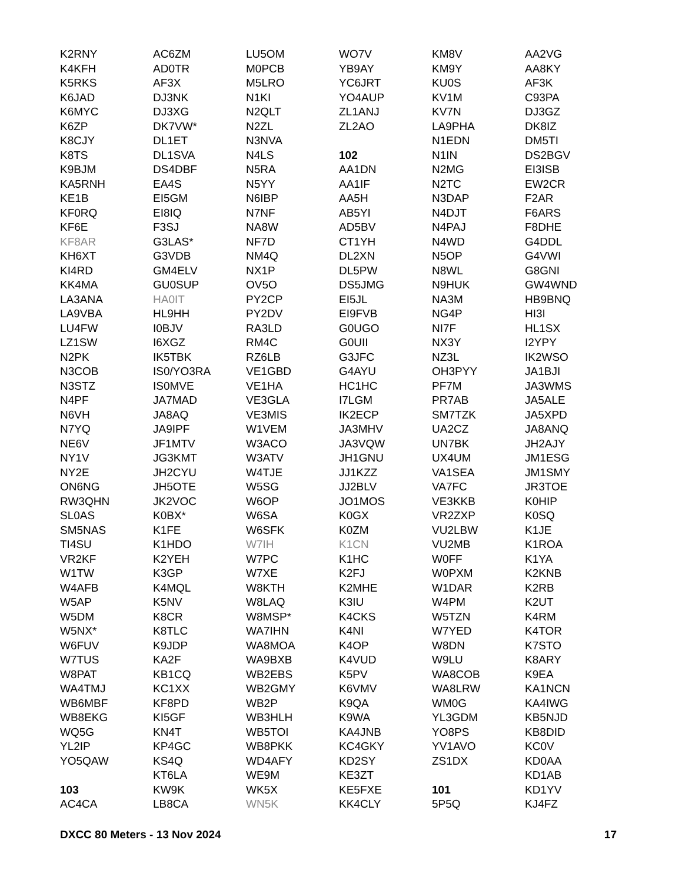K2RNY
K4KFH
K5RKS
K6JAD
K6MYC
K6ZP
K8CJY
K8TS
K9BJM
KA5RNH
KE1B
KF0RQ
KF6E
KF8AR
KH6XT
KI4RD
KK4MA
LA3ANA
LA9VBA
LU4FW
LZ1SW
N2PK
N3COB
N3STZ
N4PF
N6VH
N7YQ
NE6V
NY1V
NY2E
ON6NG
RW3QHN
SL0AS
SM5NAS
TI4SU
VR2KF
W1TW
W4AFB
W5AP
W5DM
W5NX*
W6FUV
W7TUS
W8PAT
WA4TMJ
WB6MBF
WB8EKG
WQ5G
YL2IP
YO5QAW
103
AC4CA
AC6ZM
AD0TR
AF3X
DJ3NK
DJ3XG
DK7VW*
DL1ET
DL1SVA
DS4DBF
EA4S
EI5GM
EI8IQ
F3SJ
G3LAS*
G3VDB
GM4ELV
GU0SUP
HA0IT
HL9HH
I0BJV
I6XGZ
IK5TBK
IS0/YO3RA
IS0MVE
JA7MAD
JA8AQ
JA9IPF
JF1MTV
JG3KMT
JH2CYU
JH5OTE
JK2VOC
K0BX*
K1FE
K1HDO
K2YEH
K3GP
K4MQL
K5NV
K8CR
K8TLC
K9JDP
KA2F
KB1CQ
KC1XX
KF8PD
KI5GF
KN4T
KP4GC
KS4Q
KT6LA
KW9K
LB8CA
LU5OM
M0PCB
M5LRO
N1KI
N2QLT
N2ZL
N3NVA
N4LS
N5RA
N5YY
N6IBP
N7NF
NA8W
NF7D
NM4Q
NX1P
OV5O
PY2CP
PY2DV
RA3LD
RM4C
RZ6LB
VE1GBD
VE1HA
VE3GLA
VE3MIS
W1VEM
W3ACO
W3ATV
W4TJE
W5SG
W6OP
W6SA
W6SFK
W7IH
W7PC
W7XE
W8KTH
W8LAQ
W8MSP*
WA7IHN
WA8MOA
WA9BXB
WB2EBS
WB2GMY
WB2P
WB3HLH
WB5TOI
WB8PKK
WD4AFY
WE9M
WK5X
WN5K
WO7V
YB9AY
YC6JRT
YO4AUP
ZL1ANJ
ZL2AO
102
AA1DN
AA1IF
AA5H
AB5YI
AD5BV
CT1YH
DL2XN
DL5PW
DS5JMG
EI5JL
EI9FVB
G0UGO
G0UII
G3JFC
G4AYU
HC1HC
I7LGM
IK2ECP
JA3MHV
JA3VQW
JH1GNU
JJ1KZZ
JJ2BLV
JO1MOS
K0GX
K0ZM
K1CN
K1HC
K2FJ
K2MHE
K3IU
K4CKS
K4NI
K4OP
K4VUD
K5PV
K6VMV
K9QA
K9WA
KA4JNB
KC4GKY
KD2SY
KE3ZT
KE5FXE
KK4CLY
KM8V
KM9Y
KU0S
KV1M
KV7N
LA9PHA
N1EDN
N1IN
N2MG
N2TC
N3DAP
N4DJT
N4PAJ
N4WD
N5OP
N8WL
N9HUK
NA3M
NG4P
NI7F
NX3Y
NZ3L
OH3PYY
PF7M
PR7AB
SM7TZK
UA2CZ
UN7BK
UX4UM
VA1SEA
VA7FC
VE3KKB
VR2ZXP
VU2LBW
VU2MB
W0FF
W0PXM
W1DAR
W4PM
W5TZN
W7YED
W8DN
W9LU
WA8COB
WA8LRW
WM0G
YL3GDM
YO8PS
YV1AVO
ZS1DX
101
5P5Q
AA2VG
AA8KY
AF3K
C93PA
DJ3GZ
DK8IZ
DM5TI
DS2BGV
EI3ISB
EW2CR
F2AR
F6ARS
F8DHE
G4DDL
G4VWI
G8GNI
GW4WND
HB9BNQ
HI3I
HL1SX
I2YPY
IK2WSO
JA1BJI
JA3WMS
JA5ALE
JA5XPD
JA8ANQ
JH2AJY
JM1ESG
JM1SMY
JR3TOE
K0HIP
K0SQ
K1JE
K1ROA
K1YA
K2KNB
K2RB
K2UT
K4RM
K4TOR
K7STO
K8ARY
K9EA
KA1NCN
KA4IWG
KB5NJD
KB8DID
KC0V
KD0AA
KD1AB
KD1YV
KJ4FZ
DXCC 80 Meters - 13 Nov 2024 17